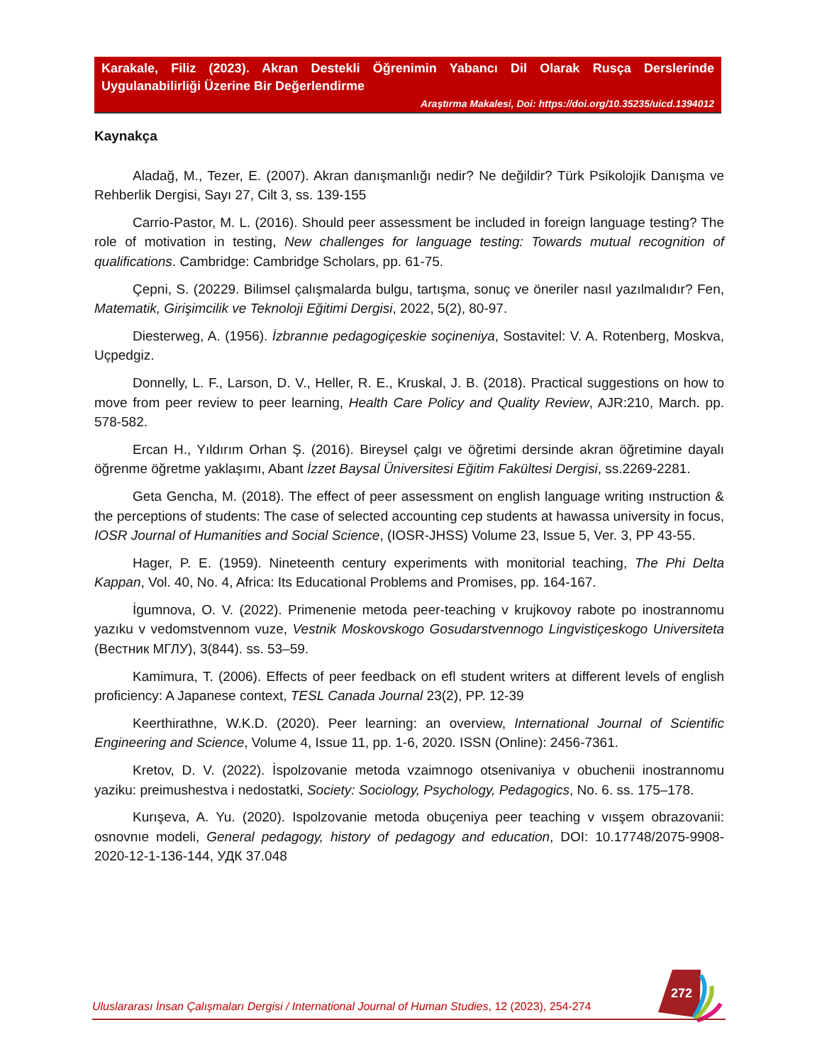Karakale, Filiz (2023). Akran Destekli Öğrenimin Yabancı Dil Olarak Rusça Derslerinde Uygulanabilirliği Üzerine Bir Değerlendirme
Araştırma Makalesi, Doi: https://doi.org/10.35235/uicd.1394012
Kaynakça
Aladağ, M., Tezer, E. (2007). Akran danışmanlığı nedir? Ne değildir? Türk Psikolojik Danışma ve Rehberlik Dergisi, Sayı 27, Cilt 3, ss. 139-155
Carrio-Pastor, M. L. (2016). Should peer assessment be included in foreign language testing? The role of motivation in testing, New challenges for language testing: Towards mutual recognition of qualifications. Cambridge: Cambridge Scholars, pp. 61-75.
Çepni, S. (20229. Bilimsel çalışmalarda bulgu, tartışma, sonuç ve öneriler nasıl yazılmalıdır? Fen, Matematik, Girişimcilik ve Teknoloji Eğitimi Dergisi, 2022, 5(2), 80-97.
Diesterweg, A. (1956). İzbrannıe pedagogiçeskie soçineniya, Sostavitel: V. A. Rotenberg, Moskva, Uçpedgiz.
Donnelly, L. F., Larson, D. V., Heller, R. E., Kruskal, J. B. (2018). Practical suggestions on how to move from peer review to peer learning, Health Care Policy and Quality Review, AJR:210, March. pp. 578-582.
Ercan H., Yıldırım Orhan Ş. (2016). Bireysel çalgı ve öğretimi dersinde akran öğretimine dayalı öğrenme öğretme yaklaşımı, Abant İzzet Baysal Üniversitesi Eğitim Fakültesi Dergisi, ss.2269-2281.
Geta Gencha, M. (2018). The effect of peer assessment on english language writing ınstruction & the perceptions of students: The case of selected accounting cep students at hawassa university in focus, IOSR Journal of Humanities and Social Science, (IOSR-JHSS) Volume 23, Issue 5, Ver. 3, PP 43-55.
Hager, P. E. (1959). Nineteenth century experiments with monitorial teaching, The Phi Delta Kappan, Vol. 40, No. 4, Africa: Its Educational Problems and Promises, pp. 164-167.
İgumnova, O. V. (2022). Primenenie metoda peer-teaching v krujkovoy rabote po inostrannomu yazıku v vedomstvennom vuze, Vestnik Moskovskogo Gosudarstvennogo Lingvistiçeskogo Universiteta (Вестник МГЛУ), 3(844). ss. 53–59.
Kamimura, T. (2006). Effects of peer feedback on efl student writers at different levels of english proficiency: A Japanese context, TESL Canada Journal 23(2), PP. 12-39
Keerthirathne, W.K.D. (2020). Peer learning: an overview, International Journal of Scientific Engineering and Science, Volume 4, Issue 11, pp. 1-6, 2020. ISSN (Online): 2456-7361.
Kretov, D. V. (2022). İspolzovanie metoda vzaimnogo otsenivaniya v obuchenii inostrannomu yaziku: preimushestva i nedostatki, Society: Sociology, Psychology, Pedagogics, No. 6. ss. 175–178.
Kurışeva, A. Yu. (2020). Ispolzovanie metoda obuçeniya peer teaching v vısşem obrazovanii: osnovnıe modeli, General pedagogy, history of pedagogy and education, DOI: 10.17748/2075-9908-2020-12-1-136-144, УДК 37.048
272
Uluslararası İnsan Çalışmaları Dergisi / International Journal of Human Studies, 12 (2023), 254-274